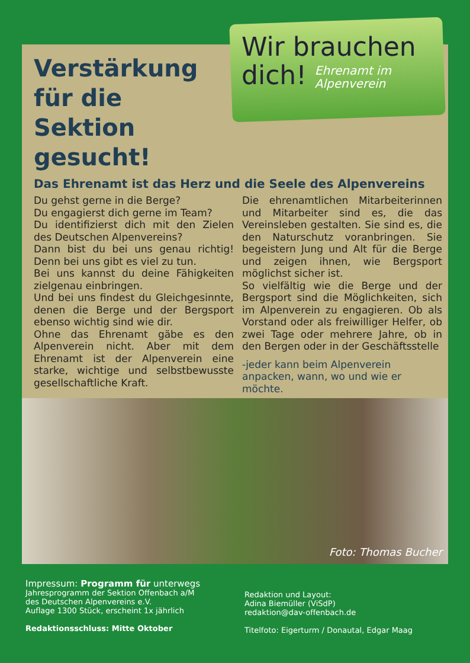Wir brauchen
dich! Ehrenamt im
Alpenverein
Verstärkung für die Sektion gesucht!
Das Ehrenamt ist das Herz und die Seele des Alpenvereins
Du gehst gerne in die Berge?
Du engagierst dich gerne im Team?
Du identifizierst dich mit den Zielen des Deutschen Alpenvereins?
Dann bist du bei uns genau richtig! Denn bei uns gibt es viel zu tun.
Bei uns kannst du deine Fähigkeiten zielgenau einbringen.
Und bei uns findest du Gleichgesinnte, denen die Berge und der Bergsport ebenso wichtig sind wie dir.
Ohne das Ehrenamt gäbe es den Alpenverein nicht. Aber mit dem Ehrenamt ist der Alpenverein eine starke, wichtige und selbstbewusste gesellschaftliche Kraft.
Die ehrenamtlichen Mitarbeiterinnen und Mitarbeiter sind es, die das Vereinsleben gestalten. Sie sind es, die den Naturschutz voranbringen. Sie begeistern Jung und Alt für die Berge und zeigen ihnen, wie Bergsport möglichst sicher ist.
So vielfältig wie die Berge und der Bergsport sind die Möglichkeiten, sich im Alpenverein zu engagieren. Ob als Vorstand oder als freiwilliger Helfer, ob zwei Tage oder mehrere Jahre, ob in den Bergen oder in der Geschäftsstelle
-jeder kann beim Alpenverein anpacken, wann, wo und wie er möchte.
Foto: Thomas Bucher
Impressum: Programm für unterwegs
Jahresprogramm der Sektion Offenbach a/M
des Deutschen Alpenvereins e.V.
Auflage 1300 Stück, erscheint 1x jährlich
Redaktionsschluss: Mitte Oktober
Redaktion und Layout:
Adina Biemüller (ViSdP)
redaktion@dav-offenbach.de
Titelfoto: Eigerturm / Donautal, Edgar Maag